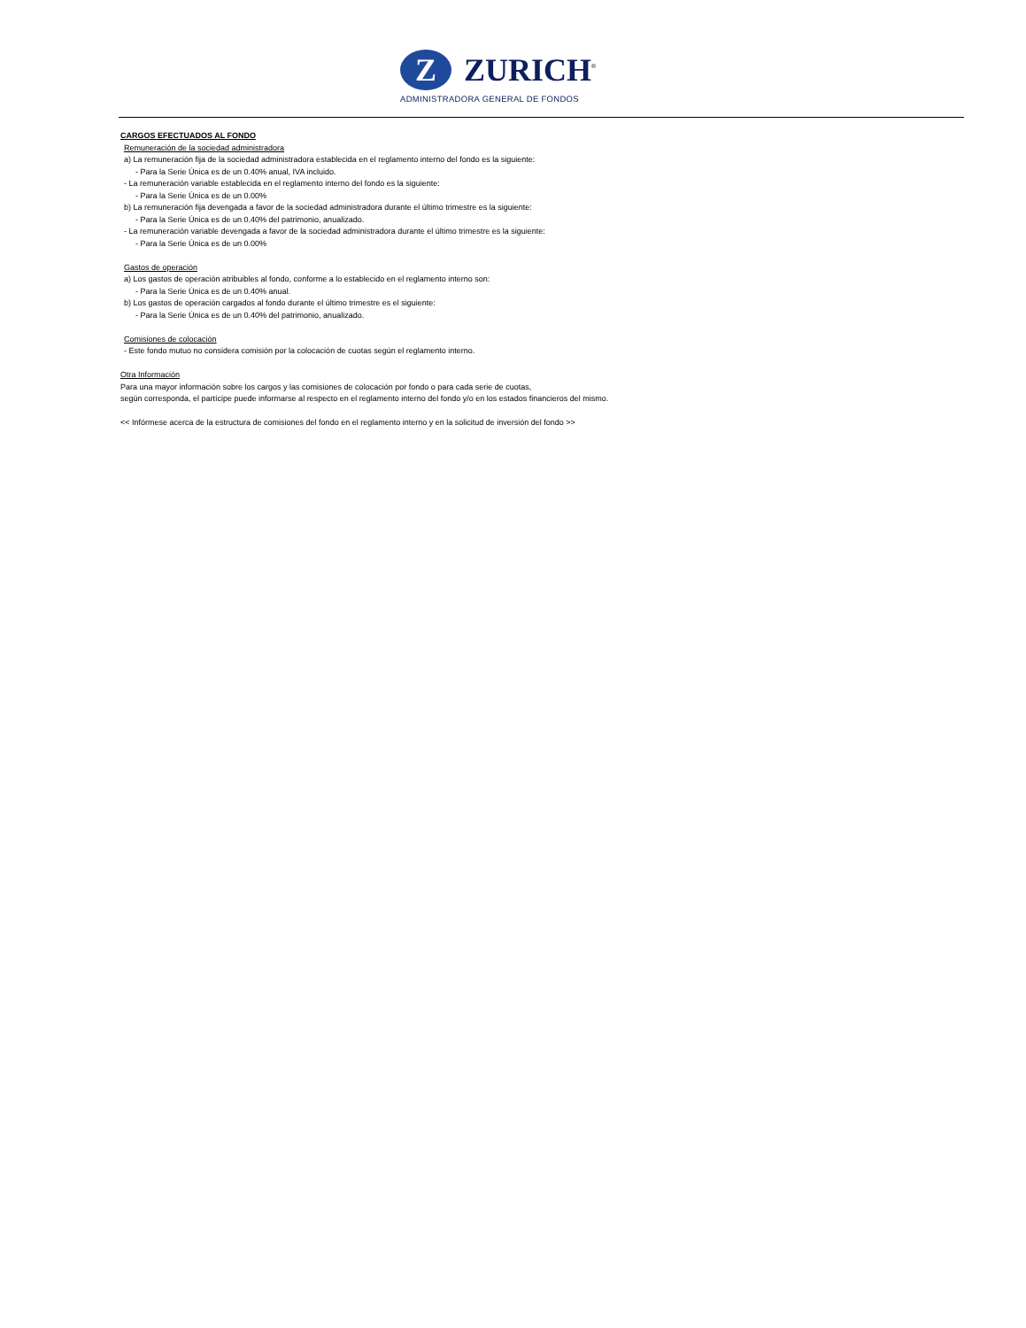Z ZURICH<sup>®</sup>
ADMINISTRADORA GENERAL DE FONDOS
CARGOS EFECTUADOS AL FONDO
Remuneración de la sociedad administradora
a) La remuneración fija de la sociedad administradora establecida en el reglamento interno del fondo es la siguiente:
- Para la Serie Única es de un 0.40% anual, IVA incluido.
- La remuneración variable establecida en el reglamento interno del fondo es la siguiente:
- Para la Serie Única es de un 0.00%
b) La remuneración fija devengada a favor de la sociedad administradora durante el último trimestre es la siguiente:
- Para la Serie Única es de un 0.40% del patrimonio, anualizado.
- La remuneración variable devengada a favor de la sociedad administradora durante el último trimestre es la siguiente:
- Para la Serie Única es de un 0.00%
Gastos de operación
a) Los gastos de operación atribuibles al fondo, conforme a lo establecido en el reglamento interno son:
- Para la Serie Única es de un 0.40% anual.
b) Los gastos de operación cargados al fondo durante el último trimestre es el siguiente:
- Para la Serie Única es de un 0.40% del patrimonio, anualizado.
Comisiones de colocación
- Este fondo mutuo no considera comisión por la colocación de cuotas según el reglamento interno.
Otra Información
Para una mayor información sobre los cargos y las comisiones de colocación por fondo o para cada serie de cuotas,
según corresponda, el partícipe puede informarse al respecto en el reglamento interno del fondo y/o en los estados financieros del mismo.
<< Infórmese acerca de la estructura de comisiones del fondo en el reglamento interno y en la solicitud de inversión del fondo >>